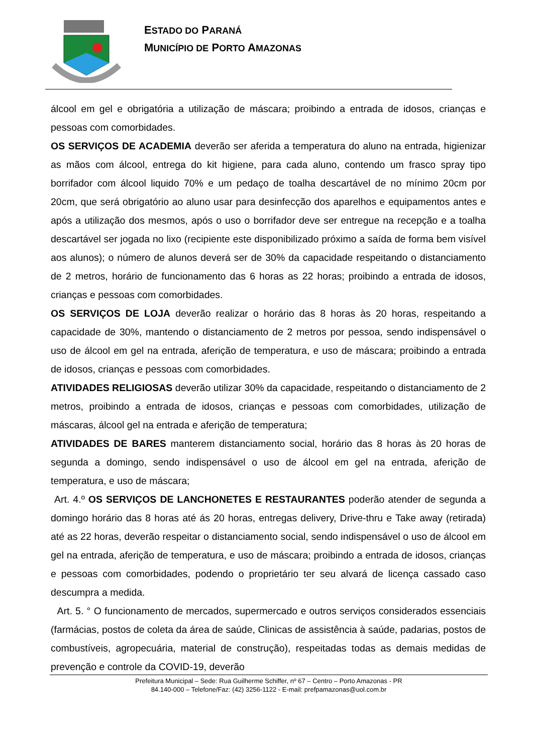ESTADO DO PARANÁ
MUNICÍPIO DE PORTO AMAZONAS
álcool em gel e obrigatória a utilização de máscara; proibindo a entrada de idosos, crianças e pessoas com comorbidades.
OS SERVIÇOS DE ACADEMIA deverão ser aferida a temperatura do aluno na entrada, higienizar as mãos com álcool, entrega do kit higiene, para cada aluno, contendo um frasco spray tipo borrifador com álcool liquido 70% e um pedaço de toalha descartável de no mínimo 20cm por 20cm, que será obrigatório ao aluno usar para desinfecção dos aparelhos e equipamentos antes e após a utilização dos mesmos, após o uso o borrifador deve ser entregue na recepção e a toalha descartável ser jogada no lixo (recipiente este disponibilizado próximo a saída de forma bem visível aos alunos); o número de alunos deverá ser de 30% da capacidade respeitando o distanciamento de 2 metros, horário de funcionamento das 6 horas as 22 horas; proibindo a entrada de idosos, crianças e pessoas com comorbidades.
OS SERVIÇOS DE LOJA deverão realizar o horário das 8 horas às 20 horas, respeitando a capacidade de 30%, mantendo o distanciamento de 2 metros por pessoa, sendo indispensável o uso de álcool em gel na entrada, aferição de temperatura, e uso de máscara; proibindo a entrada de idosos, crianças e pessoas com comorbidades.
ATIVIDADES RELIGIOSAS deverão utilizar 30% da capacidade, respeitando o distanciamento de 2 metros, proibindo a entrada de idosos, crianças e pessoas com comorbidades, utilização de máscaras, álcool gel na entrada e aferição de temperatura;
ATIVIDADES DE BARES manterem distanciamento social, horário das 8 horas às 20 horas de segunda a domingo, sendo indispensável o uso de álcool em gel na entrada, aferição de temperatura, e uso de máscara;
Art. 4.º OS SERVIÇOS DE LANCHONETES E RESTAURANTES poderão atender de segunda a domingo horário das 8 horas até ás 20 horas, entregas delivery, Drive-thru e Take away (retirada) até as 22 horas, deverão respeitar o distanciamento social, sendo indispensável o uso de álcool em gel na entrada, aferição de temperatura, e uso de máscara; proibindo a entrada de idosos, crianças e pessoas com comorbidades, podendo o proprietário ter seu alvará de licença cassado caso descumpra a medida.
Art. 5. ° O funcionamento de mercados, supermercado e outros serviços considerados essenciais (farmácias, postos de coleta da área de saúde, Clinicas de assistência à saúde, padarias, postos de combustíveis, agropecuária, material de construção), respeitadas todas as demais medidas de prevenção e controle da COVID-19, deverão
Prefeitura Municipal – Sede: Rua Guilherme Schiffer, nº 67 – Centro – Porto Amazonas - PR
84.140-000 – Telefone/Faz: (42) 3256-1122 - E-mail: prefpamazonas@uol.com.br